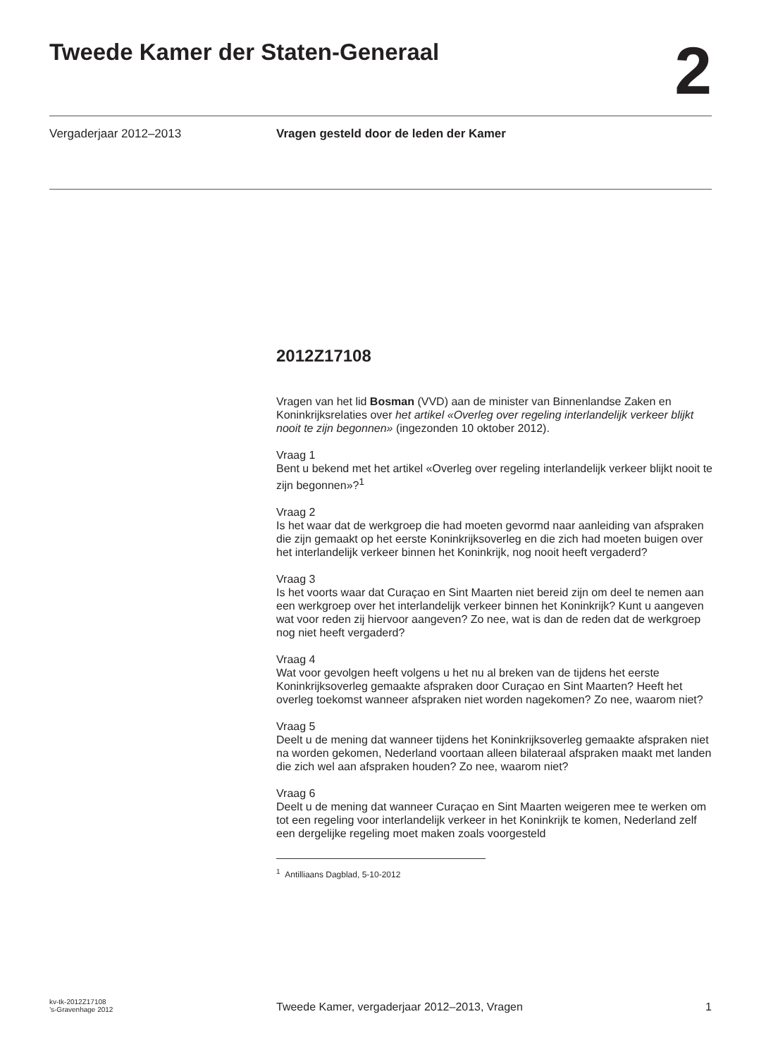Tweede Kamer der Staten-Generaal
2
Vergaderjaar 2012–2013 Vragen gesteld door de leden der Kamer
2012Z17108
Vragen van het lid Bosman (VVD) aan de minister van Binnenlandse Zaken en Koninkrijksrelaties over het artikel «Overleg over regeling interlandelijk verkeer blijkt nooit te zijn begonnen» (ingezonden 10 oktober 2012).
Vraag 1
Bent u bekend met het artikel «Overleg over regeling interlandelijk verkeer blijkt nooit te zijn begonnen»?<sup>1</sup>
Vraag 2
Is het waar dat de werkgroep die had moeten gevormd naar aanleiding van afspraken die zijn gemaakt op het eerste Koninkrijksoverleg en die zich had moeten buigen over het interlandelijk verkeer binnen het Koninkrijk, nog nooit heeft vergaderd?
Vraag 3
Is het voorts waar dat Curaçao en Sint Maarten niet bereid zijn om deel te nemen aan een werkgroep over het interlandelijk verkeer binnen het Koninkrijk? Kunt u aangeven wat voor reden zij hiervoor aangeven? Zo nee, wat is dan de reden dat de werkgroep nog niet heeft vergaderd?
Vraag 4
Wat voor gevolgen heeft volgens u het nu al breken van de tijdens het eerste Koninkrijksoverleg gemaakte afspraken door Curaçao en Sint Maarten? Heeft het overleg toekomst wanneer afspraken niet worden nagekomen? Zo nee, waarom niet?
Vraag 5
Deelt u de mening dat wanneer tijdens het Koninkrijksoverleg gemaakte afspraken niet na worden gekomen, Nederland voortaan alleen bilateraal afspraken maakt met landen die zich wel aan afspraken houden? Zo nee, waarom niet?
Vraag 6
Deelt u de mening dat wanneer Curaçao en Sint Maarten weigeren mee te werken om tot een regeling voor interlandelijk verkeer in het Koninkrijk te komen, Nederland zelf een dergelijke regeling moet maken zoals voorgesteld
<sup>1</sup> Antilliaans Dagblad, 5-10-2012
kv-tk-2012Z17108
’s-Gravenhage 2012
Tweede Kamer, vergaderjaar 2012–2013, Vragen
1